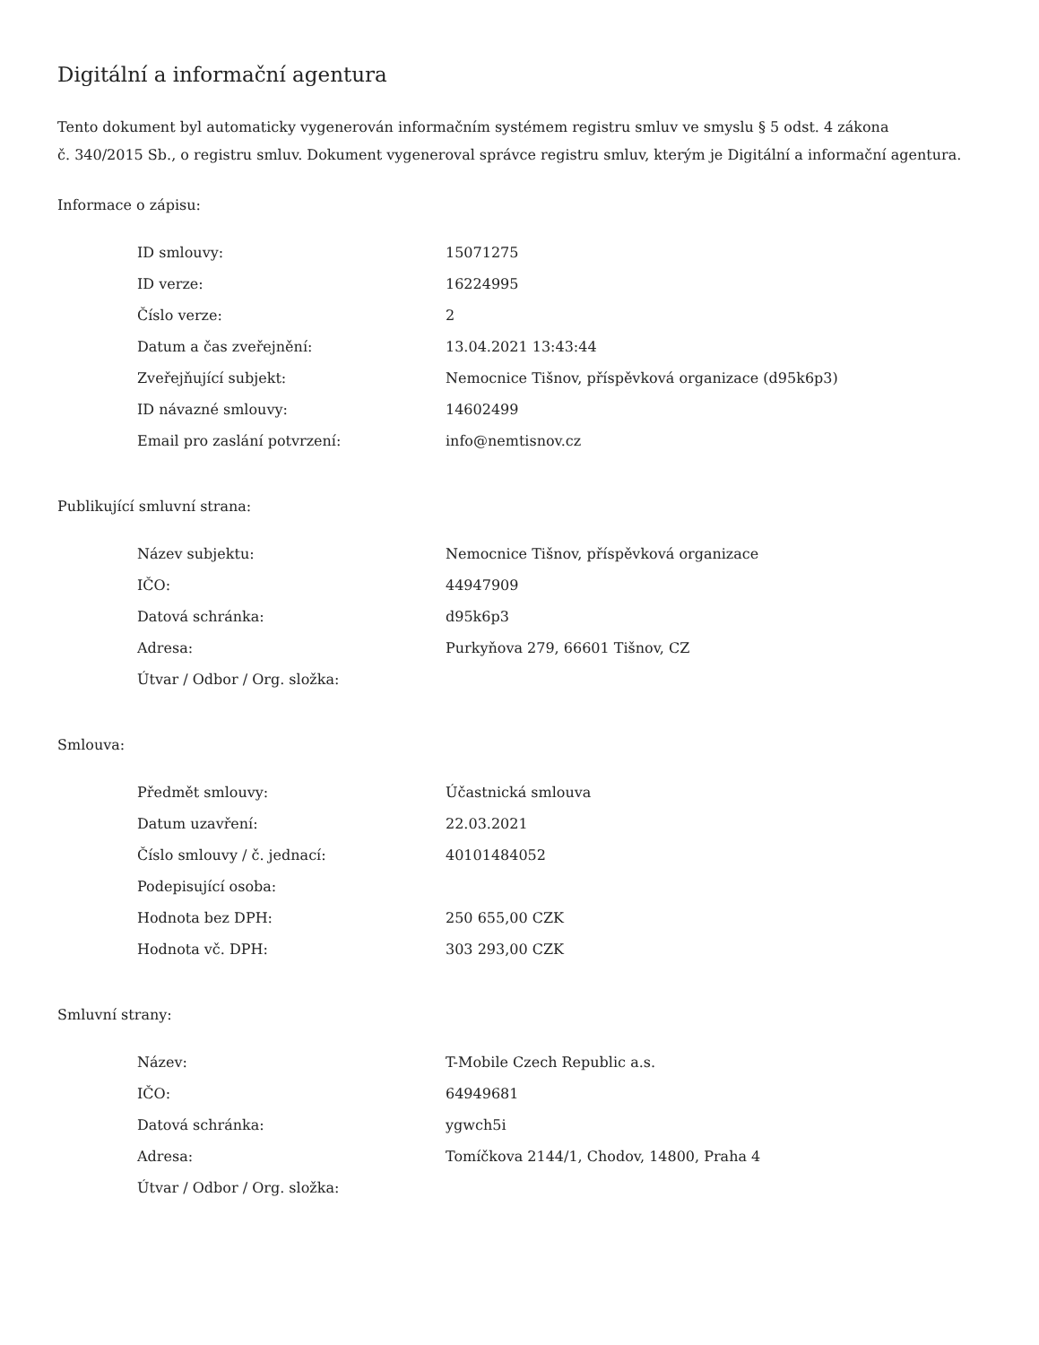Digitální a informační agentura
Tento dokument byl automaticky vygenerován informačním systémem registru smluv ve smyslu § 5 odst. 4 zákona
č. 340/2015 Sb., o registru smluv. Dokument vygeneroval správce registru smluv, kterým je Digitální a informační agentura.
Informace o zápisu:
| ID smlouvy: | 15071275 |
| ID verze: | 16224995 |
| Číslo verze: | 2 |
| Datum a čas zveřejnění: | 13.04.2021 13:43:44 |
| Zveřejňující subjekt: | Nemocnice Tišnov, příspěvková organizace (d95k6p3) |
| ID návazné smlouvy: | 14602499 |
| Email pro zaslání potvrzení: | info@nemtisnov.cz |
Publikující smluvní strana:
| Název subjektu: | Nemocnice Tišnov, příspěvková organizace |
| IČO: | 44947909 |
| Datová schránka: | d95k6p3 |
| Adresa: | Purkyňova 279, 66601 Tišnov, CZ |
| Útvar / Odbor / Org. složka: | |
Smlouva:
| Předmět smlouvy: | Účastnická smlouva |
| Datum uzavření: | 22.03.2021 |
| Číslo smlouvy / č. jednací: | 40101484052 |
| Podepisující osoba: | |
| Hodnota bez DPH: | 250 655,00 CZK |
| Hodnota vč. DPH: | 303 293,00 CZK |
Smluvní strany:
| Název: | T-Mobile Czech Republic a.s. |
| IČO: | 64949681 |
| Datová schránka: | ygwch5i |
| Adresa: | Tomíčkova 2144/1, Chodov, 14800, Praha 4 |
| Útvar / Odbor / Org. složka: | |